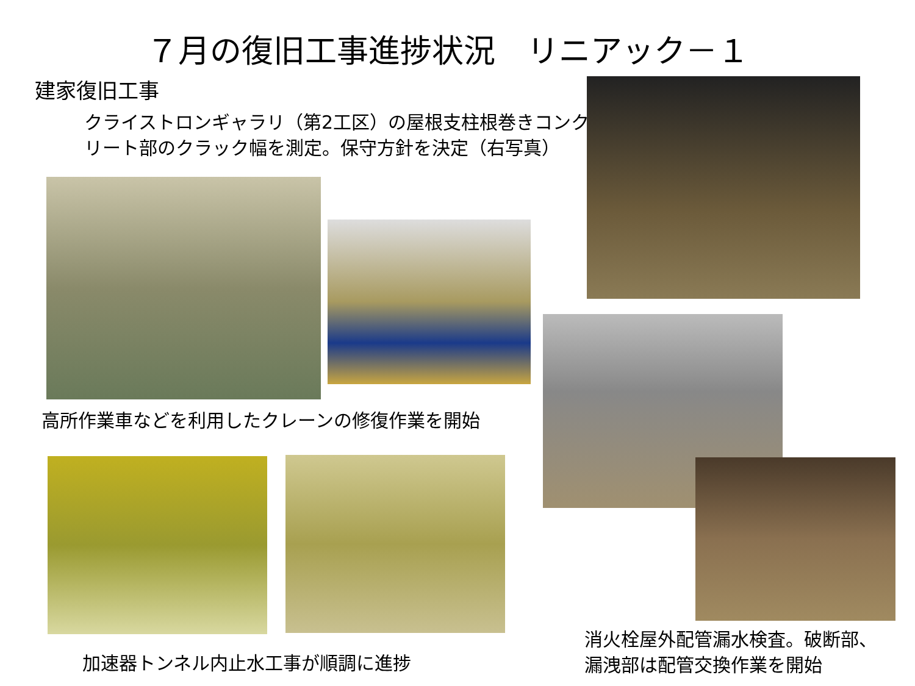７月の復旧工事進捗状況　リニアック－１
建家復旧工事
クライストロンギャラリ（第2工区）の屋根支柱根巻きコンク
リート部のクラック幅を測定。保守方針を決定（右写真）
高所作業車などを利用したクレーンの修復作業を開始
加速器トンネル内止水工事が順調に進捗
消火栓屋外配管漏水検査。破断部、
漏洩部は配管交換作業を開始